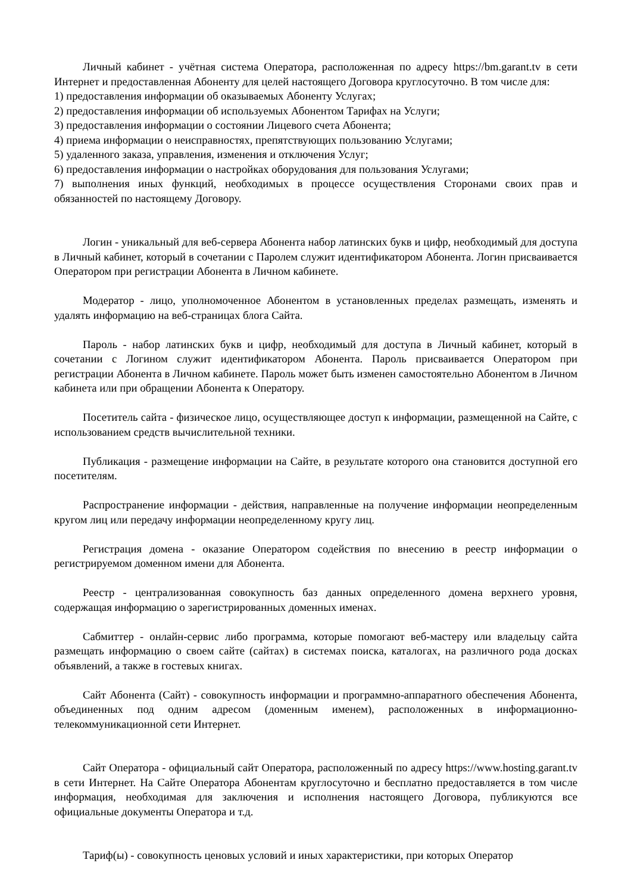Личный кабинет - учётная система Оператора, расположенная по адресу https://bm.garant.tv в сети Интернет и предоставленная Абоненту для целей настоящего Договора круглосуточно. В том числе для:
1) предоставления информации об оказываемых Абоненту Услугах;
2) предоставления информации об используемых Абонентом Тарифах на Услуги;
3) предоставления информации о состоянии Лицевого счета Абонента;
4) приема информации о неисправностях, препятствующих пользованию Услугами;
5) удаленного заказа, управления, изменения и отключения Услуг;
6) предоставления информации о настройках оборудования для пользования Услугами;
7) выполнения иных функций, необходимых в процессе осуществления Сторонами своих прав и обязанностей по настоящему Договору.
Логин - уникальный для веб-сервера Абонента набор латинских букв и цифр, необходимый для доступа в Личный кабинет, который в сочетании с Паролем служит идентификатором Абонента. Логин присваивается Оператором при регистрации Абонента в Личном кабинете.
Модератор - лицо, уполномоченное Абонентом в установленных пределах размещать, изменять и удалять информацию на веб-страницах блога Сайта.
Пароль - набор латинских букв и цифр, необходимый для доступа в Личный кабинет, который в сочетании с Логином служит идентификатором Абонента. Пароль присваивается Оператором при регистрации Абонента в Личном кабинете. Пароль может быть изменен самостоятельно Абонентом в Личном кабинета или при обращении Абонента к Оператору.
Посетитель сайта - физическое лицо, осуществляющее доступ к информации, размещенной на Сайте, с использованием средств вычислительной техники.
Публикация - размещение информации на Сайте, в результате которого она становится доступной его посетителям.
Распространение информации - действия, направленные на получение информации неопределенным кругом лиц или передачу информации неопределенному кругу лиц.
Регистрация домена - оказание Оператором содействия по внесению в реестр информации о регистрируемом доменном имени для Абонента.
Реестр - централизованная совокупность баз данных определенного домена верхнего уровня, содержащая информацию о зарегистрированных доменных именах.
Сабмиттер - онлайн-сервис либо программа, которые помогают веб-мастеру или владельцу сайта размещать информацию о своем сайте (сайтах) в системах поиска, каталогах, на различного рода досках объявлений, а также в гостевых книгах.
Сайт Абонента (Сайт) - совокупность информации и программно-аппаратного обеспечения Абонента, объединенных под одним адресом (доменным именем), расположенных в информационно-телекоммуникационной сети Интернет.
Сайт Оператора - официальный сайт Оператора, расположенный по адресу https://www.hosting.garant.tv в сети Интернет. На Сайте Оператора Абонентам круглосуточно и бесплатно предоставляется в том числе информация, необходимая для заключения и исполнения настоящего Договора, публикуются все официальные документы Оператора и т.д.
Тариф(ы) - совокупность ценовых условий и иных характеристики, при которых Оператор